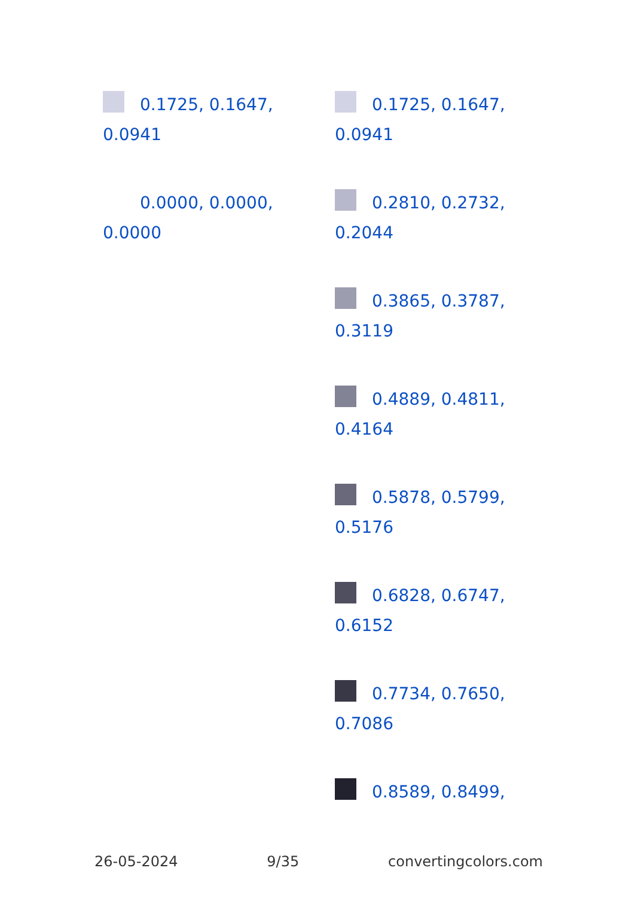0.1725, 0.1647, 0.0941
0.0000, 0.0000, 0.0000
0.1725, 0.1647, 0.0941
0.2810, 0.2732, 0.2044
0.3865, 0.3787, 0.3119
0.4889, 0.4811, 0.4164
0.5878, 0.5799, 0.5176
0.6828, 0.6747, 0.6152
0.7734, 0.7650, 0.7086
0.8589, 0.8499,
26-05-2024 9/35 convertingcolors.com